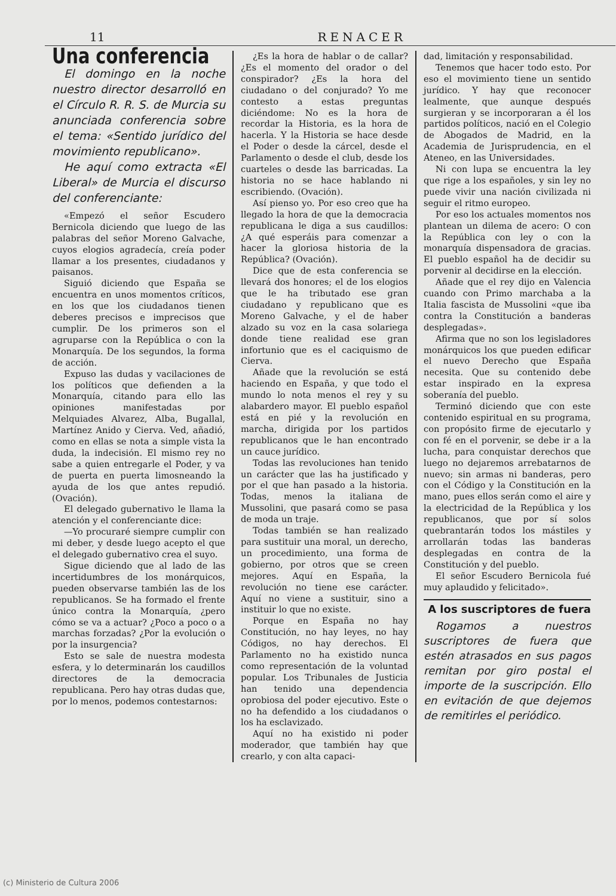11 RENACER
Una conferencia
El domingo en la noche nuestro director desarrolló en el Círculo R. R. S. de Murcia su anunciada conferencia sobre el tema: «Sentido jurídico del movimiento republicano».
He aquí como extracta «El Liberal» de Murcia el discurso del conferenciante:
«Empezó el señor Escudero Bernicola diciendo que luego de las palabras del señor Moreno Galvache, cuyos elogios agradecía, creía poder llamar a los presentes, ciudadanos y paisanos.
Siguió diciendo que España se encuentra en unos momentos críticos, en los que los ciudadanos tienen deberes precisos e imprecisos que cumplir. De los primeros son el agruparse con la República o con la Monarquía. De los segundos, la forma de acción.
Expuso las dudas y vacilaciones de los políticos que defienden a la Monarquía, citando para ello las opiniones manifestadas por Melquiades Alvarez, Alba, Bugallal, Martínez Anido y Cierva. Ved, añadió, como en ellas se nota a simple vista la duda, la indecisión. El mismo rey no sabe a quien entregarle el Poder, y va de puerta en puerta limosneando la ayuda de los que antes repudió. (Ovación).
El delegado gubernativo le llama la atención y el conferenciante dice:
—Yo procuraré siempre cumplir con mi deber, y desde luego acepto el que el delegado gubernativo crea el suyo.
Sigue diciendo que al lado de las incertidumbres de los monárquicos, pueden observarse también las de los republicanos. Se ha formado el frente único contra la Monarquía, ¿pero cómo se va a actuar? ¿Poco a poco o a marchas forzadas? ¿Por la evolución o por la insurgencia?
Esto se sale de nuestra modesta esfera, y lo determinarán los caudillos directores de la democracia republicana. Pero hay otras dudas que, por lo menos, podemos contestarnos:
¿Es la hora de hablar o de callar? ¿Es el momento del orador o del conspirador? ¿Es la hora del ciudadano o del conjurado? Yo me contesto a estas preguntas diciéndome: No es la hora de recordar la Historia, es la hora de hacerla. Y la Historia se hace desde el Poder o desde la cárcel, desde el Parlamento o desde el club, desde los cuarteles o desde las barricadas. La historia no se hace hablando ni escribiendo. (Ovación).
Así pienso yo. Por eso creo que ha llegado la hora de que la democracia republicana le diga a sus caudillos: ¿A qué esperáis para comenzar a hacer la gloriosa historia de la República? (Ovación).
Dice que de esta conferencia se llevará dos honores; el de los elogios que le ha tributado ese gran ciudadano y republicano que es Moreno Galvache, y el de haber alzado su voz en la casa solariega donde tiene realidad ese gran infortunio que es el caciquismo de Cierva.
Añade que la revolución se está haciendo en España, y que todo el mundo lo nota menos el rey y su alabardero mayor. El pueblo español está en pié y la revolución en marcha, dirigida por los partidos republicanos que le han encontrado un cauce jurídico.
Todas las revoluciones han tenido un carácter que las ha justificado y por el que han pasado a la historia. Todas, menos la italiana de Mussolini, que pasará como se pasa de moda un traje.
Todas también se han realizado para sustituir una moral, un derecho, un procedimiento, una forma de gobierno, por otros que se creen mejores. Aquí en España, la revolución no tiene ese carácter. Aquí no viene a sustituir, sino a instituir lo que no existe.
Porque en España no hay Constitución, no hay leyes, no hay Códigos, no hay derechos. El Parlamento no ha existido nunca como representación de la voluntad popular. Los Tribunales de Justicia han tenido una dependencia oprobiosa del poder ejecutivo. Este o no ha defendido a los ciudadanos o los ha esclavizado.
Aquí no ha existido ni poder moderador, que también hay que crearlo, y con alta capaci-
dad, limitación y responsabilidad.
Tenemos que hacer todo esto. Por eso el movimiento tiene un sentido jurídico. Y hay que reconocer lealmente, que aunque después surgieran y se incorporaran a él los partidos políticos, nació en el Colegio de Abogados de Madrid, en la Academia de Jurisprudencia, en el Ateneo, en las Universidades.
Ni con lupa se encuentra la ley que rige a los españoles, y sin ley no puede vivir una nación civilizada ni seguir el ritmo europeo.
Por eso los actuales momentos nos plantean un dilema de acero: O con la República con ley o con la monarquía dispensadora de gracias. El pueblo español ha de decidir su porvenir al decidirse en la elección.
Añade que el rey dijo en Valencia cuando con Primo marchaba a la Italia fascista de Mussolini «que iba contra la Constitución a banderas desplegadas».
Afirma que no son los legisladores monárquicos los que pueden edificar el nuevo Derecho que España necesita. Que su contenido debe estar inspirado en la expresa soberanía del pueblo.
Terminó diciendo que con este contenido espiritual en su programa, con propósito firme de ejecutarlo y con fé en el porvenir, se debe ir a la lucha, para conquistar derechos que luego no dejaremos arrebatarnos de nuevo; sin armas ni banderas, pero con el Código y la Constitución en la mano, pues ellos serán como el aire y la electricidad de la República y los republicanos, que por sí solos quebrantarán todos los mástiles y arrollarán todas las banderas desplegadas en contra de la Constitución y del pueblo.
El señor Escudero Bernicola fué muy aplaudido y felicitado».
A los suscriptores de fuera
Rogamos a nuestros suscriptores de fuera que estén atrasados en sus pagos remitan por giro postal el importe de la suscripción. Ello en evitación de que dejemos de remitirles el periódico.
(c) Ministerio de Cultura 2006